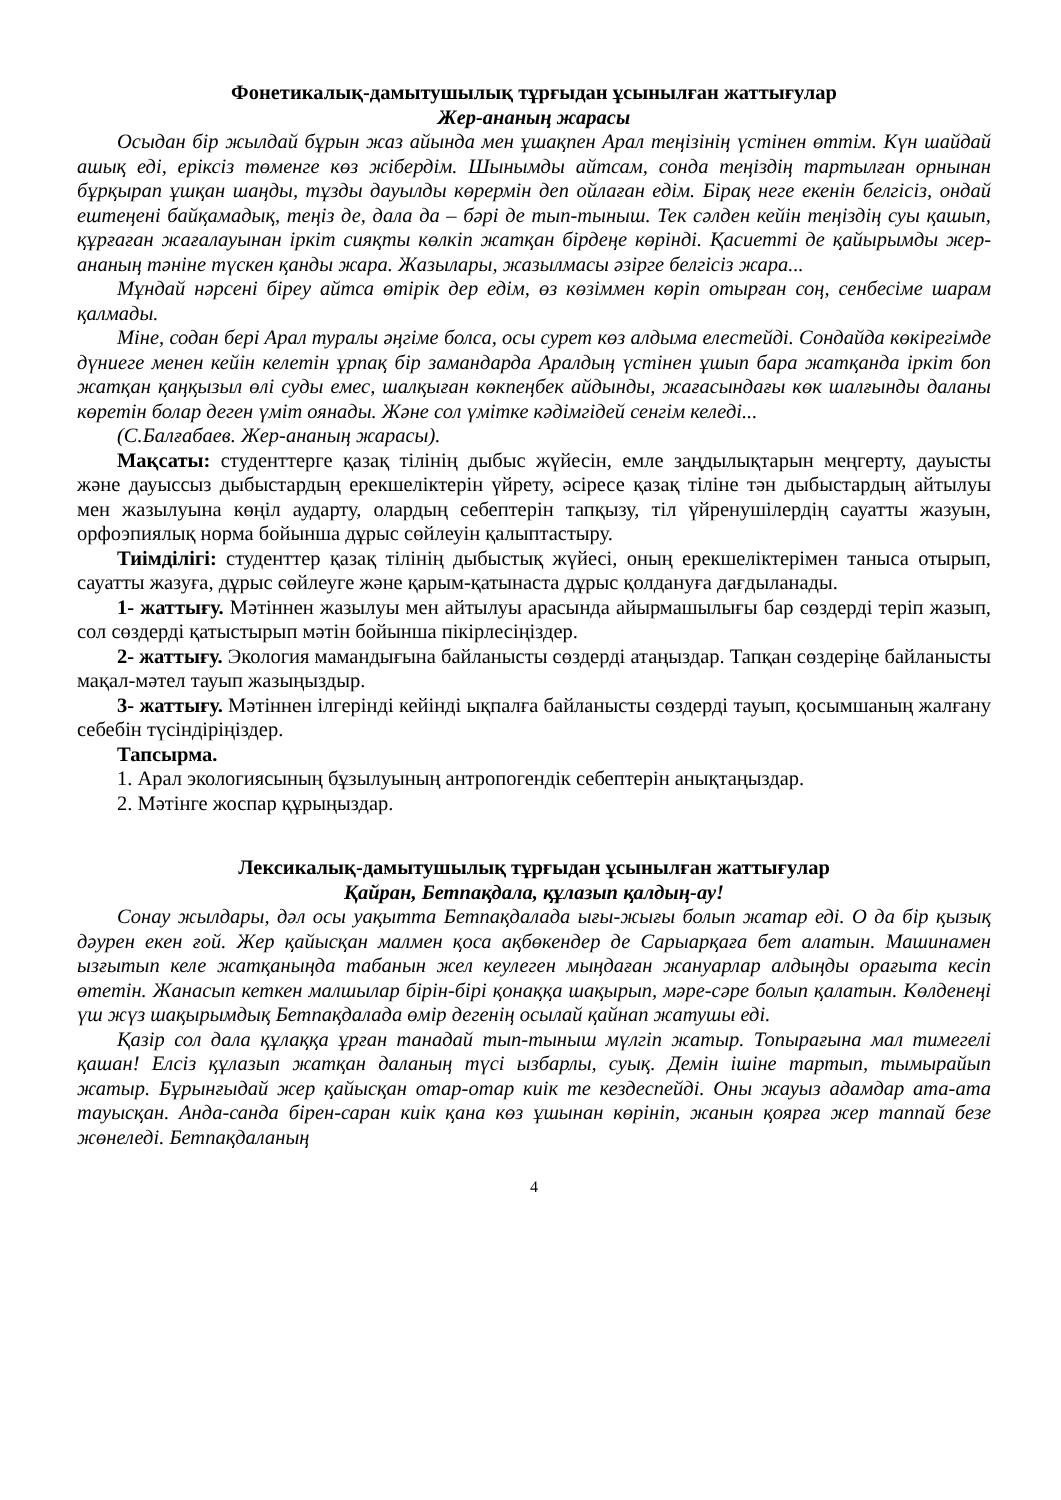Фонетикалық-дамытушылық тұрғыдан ұсынылған жаттығулар
Жер-ананың жарасы
Осыдан бір жылдай бұрын жаз айында мен ұшақпен Арал теңізінің үстінен өттім. Күн шайдай ашық еді, еріксіз төменге көз жібердім. Шынымды айтсам, сонда теңіздің тартылған орнынан бұрқырап ұшқан шаңды, тұзды дауылды көрермін деп ойлаған едім. Бірақ неге екенін белгісіз, ондай ештеңені байқамадық, теңіз де, дала да – бәрі де тып-тыныш. Тек сәлден кейін теңіздің суы қашып, құрғаған жағалауынан іркіт сияқты көлкіп жатқан бірдеңе көрінді. Қасиетті де қайырымды жер-ананың тәніне түскен қанды жара. Жазылары, жазылмасы әзірге белгісіз жара...
Мұндай нәрсені біреу айтса өтірік дер едім, өз көзіммен көріп отырған соң, сенбесіме шарам қалмады.
Міне, содан бері Арал туралы әңгіме болса, осы сурет көз алдыма елестейді. Сондайда көкірегімде дүниеге менен кейін келетін ұрпақ бір замандарда Аралдың үстінен ұшып бара жатқанда іркіт боп жатқан қаңқызыл өлі суды емес, шалқыған көкпеңбек айдынды, жағасындағы көк шалғынды даланы көретін болар деген үміт оянады. Және сол үмітке кәдімгідей сенгім келеді...
(С.Балғабаев. Жер-ананың жарасы).
Мақсаты: студенттерге қазақ тілінің дыбыс жүйесін, емле заңдылықтарын меңгерту, дауысты және дауыссыз дыбыстардың ерекшеліктерін үйрету, әсіресе қазақ тіліне тән дыбыстардың айтылуы мен жазылуына көңіл аударту, олардың себептерін тапқызу, тіл үйренушілердің сауатты жазуын, орфоэпиялық норма бойынша дұрыс сөйлеуін қалыптастыру.
Тиімділігі: студенттер қазақ тілінің дыбыстық жүйесі, оның ерекшеліктерімен таныса отырып, сауатты жазуға, дұрыс сөйлеуге және қарым-қатынаста дұрыс қолдануға дағдыланады.
1- жаттығу. Мәтіннен жазылуы мен айтылуы арасында айырмашылығы бар сөздерді теріп жазып, сол сөздерді қатыстырып мәтін бойынша пікірлесіңіздер.
2- жаттығу. Экология мамандығына байланысты сөздерді атаңыздар. Тапқан сөздеріңе байланысты мақал-мәтел тауып жазыңыздыр.
3- жаттығу. Мәтіннен ілгерінді кейінді ықпалға байланысты сөздерді тауып, қосымшаның жалғану себебін түсіндіріңіздер.
Тапсырма.
1. Арал экологиясының бұзылуының антропогендік себептерін анықтаңыздар.
2. Мәтінге жоспар құрыңыздар.
Лексикалық-дамытушылық тұрғыдан ұсынылған жаттығулар
Қайран, Бетпақдала, құлазып қалдың-ау!
Сонау жылдары, дәл осы уақытта Бетпақдалада ығы-жығы болып жатар еді. О да бір қызық дәурен екен ғой. Жер қайысқан малмен қоса ақбөкендер де Сарыарқаға бет алатын. Машинамен ызғытып келе жатқаныңда табанын жел кеулеген мыңдаған жануарлар алдыңды орағыта кесіп өтетін. Жанасып кеткен малшылар бірін-бірі қонаққа шақырып, мәре-сәре болып қалатын. Көлденеңі үш жүз шақырымдық Бетпақдалада өмір дегенің осылай қайнап жатушы еді.
Қазір сол дала құлаққа ұрған танадай тып-тыныш мүлгіп жатыр. Топырағына мал тимегелі қашан! Елсіз құлазып жатқан даланың түсі ызбарлы, суық. Демін ішіне тартып, тымырайып жатыр. Бұрынғыдай жер қайысқан отар-отар киік те кездеспейді. Оны жауыз адамдар ата-ата тауысқан. Анда-санда бірен-саран киік қана көз ұшынан көрініп, жанын қоярға жер таппай безе жөнеледі. Бетпақдаланың
4